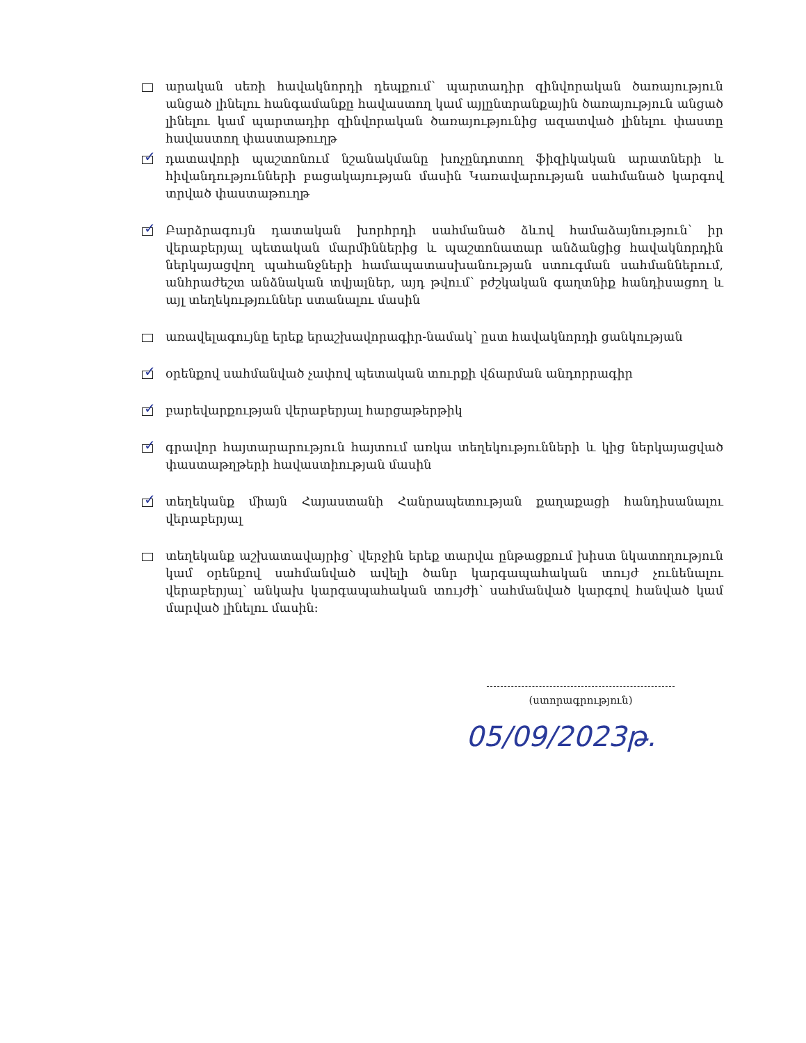արական սեռի հավակնորդի դեպքում՝ պարտադիր զինվորական ծառայություն անցած լինելու հանգամանքը հավաստող կամ այլընտրանքային ծառայություն անցած լինելու կամ պարտադիր զինվորական ծառայությունից ազատված լինելու փաստը հավաստող փաստաթուղթ
✓
դատավորի պաշտոնում նշանակմանը խոչընդոտող ֆիզիկական արատների և հիվանդությունների բացակայության մասին Կառավարության սահմանած կարգով տրված փաստաթուղթ
✓
Բարձրագույն դատական խորհրդի սահմանած ձևով համաձայնություն՝ իր վերաբերյալ պետական մարմիններից և պաշտոնատար անձանցից հավակնորդին ներկայացվող պահանջների համապատասխանության ստուգման սահմաններում, անհրաժեշտ անձնական տվյալներ, այդ թվում՝ բժշկական գաղտնիք հանդիսացող և այլ տեղեկություններ ստանալու մասին
առավելագույնը երեք երաշխավորագիր-նամակ՝ ըստ հավակնորդի ցանկության
✓
օրենքով սահմանված չափով պետական տուրքի վճարման անդորրագիր
✓
բարեվարքության վերաբերյալ հարցաթերթիկ
✓
գրավոր հայտարարություն հայտում առկա տեղեկությունների և կից ներկայացված փաստաթղթերի հավաստիության մասին
✓
տեղեկանք միայն Հայաստանի Հանրապետության քաղաքացի հանդիսանալու վերաբերյալ
տեղեկանք աշխատավայրից՝ վերջին երեք տարվա ընթացքում խիստ նկատողություն կամ օրենքով սահմանված ավելի ծանր կարգապահական տույժ չունենալու վերաբերյալ՝ անկախ կարգապահական տույժի՝ սահմանված կարգով հանված կամ մարված լինելու մասին:
(ստորագրություն)
05/09/2023թ.